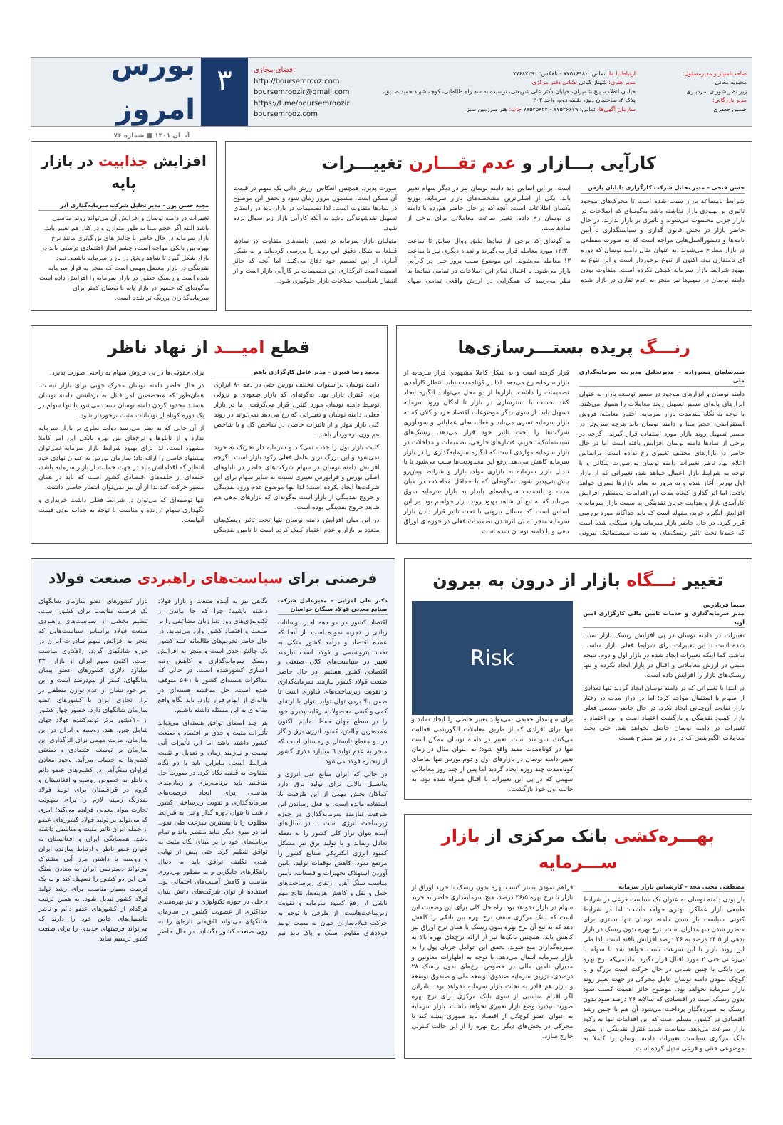صاحب‌امتیاز و مدیرمسئول:
محبوبه مغانی
زیر نظر شورای سردبیری
مدیر بازرگانی:
حسین جعفری
ارتباط با ما: تماس: ۷۷۵۱۶۹۸۰ - تلفکس: ۷۷۶۸۷۲۹۰
مدیر هنری: شهناز کیانی نشانی دفتر مرکزی:
خیابان انقلاب، پیچ شمیران، خیابان دکتر علی شریعتی، نرسیده به سه راه طالقانی، کوچه شهید حمید صدیق، پلاک ۳، ساختمان دنیز، طبقه دوم، واحد ۲۰۲
سازمان آگهی‌ها: تماس: ۷۷۵۳۶۶۷۹ - ۷۷۵۳۵۸۲۳ چاپ: هنر سرزمین سبز
فضای مجازی:
http://boursemrooz.com
boursemroozir@gmail.com
https://t.me/boursemroozir
boursemrooz.com
۳
بورس امروز
آبــان ۱۴۰۱ ■ شماره ۷۶
کارآیی بـــازار و عدم تقـــارن تغییـــرات
حسن فتحی – مدیر تحلیل شرکت کارگزاری دانایان پارس
شرایط نامساعد بازار سبب شده است تا محرک‌های موجود تاثیری بر بهبودی بازار نداشته باشد به‌گونه‌ای که اصلاحات در بازار جزیی محسوب می‌شوند و تاثیری بر بازار ندارند. در حال حاضر بازار در بخش قانون گذاری و سیاستگذاری با آیین نامه‌ها و دستورالعمل‌هایی مواجه است که به صورت مقطعی در بازار مطرح می‌شوند؛ به عنوان مثال دامنه نوسان که دوره ای نامتقارن بود، اکنون از تنوع برخوردار است و این تنوع به بهبود شرایط بازار سرمایه کمکی نکرده است. متفاوت بودن دامنه نوسان در سهم‌ها نیز منجر به عدم تقارن در بازار شده است. بر این اساس باید دامنه نوسان نیز در دیگر سهام تغییر یابد. یکی از اصلی‌ترین مشخصه‌های بازار سرمایه، توزیع یکسان اطلاعات است. آنچه که در حال حاضر هم‌رده با دامنه ی نوسان رخ داده، تغییر ساعت معاملاتی برای برخی از نمادهاست.
به گونه‌ای که برخی از نمادها طبق روال سابق تا ساعت ۱۲:۳۰ مورد معامله قرار می‌گیرند و تعداد دیگری نیز تا ساعت ۱۳ معامله می‌شوند. این موضوع سبب بروز خلل در کارآیی بازار می‌شود. با اعمال تمام این اصلاحات در تمامی نمادها به نظر می‌رسد که همگرایی در ارزش واقعی تمامی سهام صورت پذیرد. همچنین انعکاس ارزش ذاتی یک سهم در قیمت آن ممکن است، مشمول مرور زمان شود و تحقق این موضوع در نمادها متفاوت است. لذا تصمیمات در بازار باید در راستای تسهیل نقدشوندگی باشد نه آنکه کارآیی بازار زیر سوال برده شود.
متولیان بازار سرمایه در تعیین دامنه‌های متفاوت در نمادها قطعا به شکل دقیق این روند را بررسی کرده‌اند و به شکل آماری از این تصمیم خود دفاع می‌کنند. اما آنچه که حائز اهمیت است اثرگذاری این تصمیمات بر کارآیی بازار است و از انتشار نامناسب اطلاعات بازار جلوگیری شود.
افزایش جذابیت در بازار پایه
مجید حسن پور – مدیر تحلیل شرکت سرمایه‌گذاری آذر
تغییرات در دامنه نوسان و افزایش آن می‌تواند روند مناسبی باشد البته اگر حجم مبنا به طور متوازن و در کنار هم تغییر یابد. بازار سرمایه در حال حاضر با چالش‌های بزرگ‌تری مانند نرخ بهره بین بانکی مواجه است، چشم انداز اقتصادی درستی باید در بازار شکل گیرد تا شاهد رونق در بازار سرمایه باشیم. نبود نقدینگی در بازار معضل مهمی است که منجر به فرار سرمایه شده است و ریسک حضور در بازار سرمایه را افزایش داده است به‌گونه‌ای که حضور در بازار پایه با نوسان کمتر برای سرمایه‌گذاران پررنگ تر شده است.
رنـــگ پریده بستـــرسازی‌ها
سیدسلمان نصیرزاده – مدیرتحلیل مدیریت سرمایه‌گذاری ملی
دامنه نوسان و ابزارهای موجود در مسیر توسعه بازار به عنوان ابزارهای پایه‌ای مسیر تسهیل روند معاملات را هموار می‌کنند. با توجه به نگاه بلندمدت بازار سرمایه، اختیار معامله، فروش استقراضی، حجم مبنا و دامنه نوسان باید هرچه سریع‌تر در مسیر تسهیل روند بازار مورد استفاده قرار گیرند. اگرچه در برخی از نمادها دامنه نوسان افزایش یافته است اما در حال حاضر در بازارهای مختلف تغییری رخ نداده است؛ براساس اعلام نهاد ناظر تغییرات دامنه نوسان به صورت پلکانی و با توجه به شرایط بازار اعمال خواهد شد، تغییراتی که از بازار اول بورس آغاز شده و به مرور به سایر بازارها تسری خواهد یافت. اما اثر گذاری کوتاه مدت این اقدامات به‌منظور افزایش کارآمدی بازار و هدایت جریان نقدینگی به سمت بازار سرمایه و افزایش انگیزه خرید، مقوله است که باید جداگانه مورد بررسی قرار گیرد. در حال حاضر بازار سرمایه وارد سیکلی شده است که عمدتا تحت تاثیر ریسک‌های به شدت سیستماتیک بیرونی قرار گرفته است و به شکل کاملا مشهودی فرار سرمایه از بازار سرمایه رخ می‌دهد. لذا در کوتاه‌مدت نباید انتظار کارآمدی تصمیمات را داشت. بازارها از دو محل می‌توانند انگیزه ایجاد کنند نخست با بسترسازی در بازار تا امکان ورود سرمایه تسهیل یابد. از سوی دیگر موضوعات اقتصاد خرد و کلان که به بازار سرمایه تسری می‌یابد و فعالیت‌های عملیاتی و سودآوری شرکت‌ها را تحت تاثیر خود قرار می‌دهد. ریسک‌های سیستماتیک، تحریم، فشارهای خارجی، تصمیمات و مداخلات در بازار سرمایه مواردی است که انگیزه سرمایه‌گذاری را در بازار سرمایه کاهش می‌دهد. رفع این محدودیت‌ها سبب می‌شود تا با تبدیل بازار سرمایه به بازاری مولد، بازار و شرایط پیش‌رو پیش‌بینی‌پذیر شود. به‌گونه‌ای که با حداقل مداخلات در میان مدت و بلندمدت سرمایه‌های پایدار به بازار سرمایه سوق می‌یابد که به تبع آن شاهد بهبود روند بازار خواهیم بود. بر این اساس است که مسائل بیرونی با تحت تاثیر قرار دادن بازار سرمایه منجر به بی اثرشدن تصمیمات فعلی در حوزه ی اوراق تبعی و یا دامنه نوسان شده است.
قطع امیـــد از نهاد ناظر
محمد رضا قنبری – مدیر عامل کارگزاری باهنر
دامنه نوسان در سنوات مختلف بورس حتی در دهه ۸۰ ابزاری برای کنترل بازار بود. به‌گونه‌ای که بازار صعودی و نزولی توسط دامنه نوسان مورد کنترل قرار می‌گرفت. اما در بازار فعلی، دامنه نوسان و تغییراتی که رخ می‌دهد نمی‌تواند در روند کلی بازار موثر و از تاثیرات خاصی در شاخص کل و یا شاخص هم وزن برخوردار باشد.
کلیت بازار پول را جذب نمی‌کند و سرمایه دار تحریک به خرید نمی‌شود و این بزرگ ترین عامل فعلی رکود بازار است. اگرچه افزایش دامنه نوسان در سهام شرکت‌های حاضر در تابلوهای اصلی بورس و فرابورس تغییری نسبت به سایر سهام برای این شرکت‌ها ایجاد نکرده است؛ لذا تنها موضوع عدم ورود نقدینگی و خروج نقدینگی از بازار است به‌گونه‌ای که بازارهای بدهی هم شاهد خروج نقدینگی بوده است.
در این میان افزایش دامنه نوسان تنها تحت تاثیر ریسک‌های متعدد بر بازار و عدم اعتماد کمک کرده است تا تامین نقدینگی برای حقوقی‌ها در پی فروش سهام به راحتی صورت پذیرد.
در حال حاضر دامنه نوسان محرک خوبی برای بازار نیست. همان‌طور که متخصصین امر قائل به برداشتن دامنه نوسان هستند محدود کردن دامنه نوسان سبب می‌شود تا تنها سهام در یک دوره کوتاه از نوسانات مثبت برخوردار شود.
از آن جایی که به نظر می‌رسد دولت نظری بر بازار سرمایه ندارد و از تابلوها و نرخ‌های بین بهره بانکی این امر کاملا مشهود است، لذا برای بهبود شرایط بازار سرمایه نمی‌توان پیشنهاد خاصی را ارائه داد؛ سازمان بورس به عنوان نهادی خود انتظار که اقداماتش باید در جهت حمایت از بازار سرمایه باشد، حلقه‌ای از حلقه‌های اقتصادی کشور است که باید در همان مسیر حرکت کند لذا از آن نیز نمی‌توان انتظار خاصی داشت.
تنها توصیه‌ای که می‌توان در شرایط فعلی داشت خریداری و نگهداری سهام ارزنده و مناسب با توجه به جذاب بودن قیمت آنهاست.
تغییر نـــگاه بازار از درون به بیرون
سیما فریادرس
مدیر سرمایه‌گذاری و خدمات تامین مالی کارگزاری امین آوید
تغییرات در دامنه نوسان در پی افزایش ریسک بازار سبب شده است تا این تغییرات برای شرایط فعلی بازار مناسب نباشد. کما اینکه تغییرات ایجاد شده در بازار اول و دوم، نتیجه مثبتی در ارزش معاملاتی و اقبال در بازار ایجاد نکرده و تنها ریسک‌های بازار را افزایش داده است.
در ابتدا با تغییراتی که در دامنه نوسان ایجاد گردید تنها تعدادی از سهام با استقبال مواجه کرد؛ اما در دراز مدت در رفتار بازار تفاوت آن‌چنانی ایجاد نکرد. در حال حاضر معضل فعلی بازار کمبود نقدینگی و بازگشت اعتماد است و این اعتماد با تغییرات در دامنه نوسان حاصل نخواهد شد. حتی بحث معاملات الگوریتمی که در بازار نیز مطرح هست
Risk
برای سهامدار حقیقی نمی‌تواند تغییر خاصی را ایجاد نماید و تنها برای افرادی که از طریق معاملات الگوریتمی فعالیت می‌کنند، سودمند است. تغییر در دامنه نوسان ممکن است تنها در کوتاه‌مدت مفید واقع شود؛ به عنوان مثال در زمان تغییر دامنه نوسان در بازارهای اول و دوم بورس تنها تقاضای کوتاه‌مدت چند روزه ایجاد گردید اما پس از چند روز معاملاتی سهمی که در پی این تغییرات با اقبال همراه شده بود، به حالت اول خود بازگشت.
بهـــره‌کشی بانک مرکزی از بازار ســـرمایه
مصطفی محبی مجد – کارشناس بازار سرمایه
باز بودن دامنه نوسان به عنوان یک سیاست فرعی در شرایط طبیعی بازار عملکرد بهتری خواهد داشت؛ اما در شرایط کنونی سیاست باز شدن دامنه نوسان تنها بستری برای متضرر شدن سهامداران است. نرخ بهره بدون ریسک در بازار بدهی از ۲۴،۵ درصد به ۲۶ درصد افزایش یافته است. لذا طی این روند بازار با این سرعت سبب خواهد شد تا سهام با بی‌رغبتی حتی ۲ مورد اقبال قرار نگیرد. مادامی‌که نرخ بهره بین بانکی با چنین شتابی در حال حرکت است بزرگ و یا کوچک نمودن دامنه نوسان عامل محرکی در جهت تغییر روند بازار سرمایه نخواهد بود. موضوع حائز اهمیت کسب سود بدون ریسک است در اقتصادی که سالانه ۲۶ درصد سود بدون ریسک به سپرده‌گذار پرداخت می‌شود آن هم با چنین رشد اقتصادی در کشور، مسلم است که این اقدامات تنها به رکود بازار سرعت می‌دهد. سیاست شدید کنترل نقدینگی از سوی بانک مرکزی سیاست تغییرات دامنه نوسان را کاملا به موضوعی خنثی و فرعی تبدیل کرده است.
فراهم نمودن بستر کسب بهره بدون ریسک با خرید اوراق از بازار با نرخ بهره ۲۶/۵ درصد، هیچ سرمایه‌داری حاضر به خرید سهام در بازار نخواهد بود. راه حل کلی برای این وضعیت این است که بانک مرکزی سقف نرخ بهره بین بانکی را کاهش دهد که به تبع آن نرخ بهره بدون ریسک یا همان نرخ اوراق نیز کاهش یابد. همچنین بانک‌ها نیز از ارائه نرخ‌های بهره بالا به سپرده‌گذاران منع شوند. تحقق این عوامل جریان پول را به بازار سرمایه انتقال می‌دهد. با توجه به اظهارات معاونین و مدیران تامین مالی در خصوص نرخ‌های بدون ریسک ۲۸ درصدی، تزریق سرمایه صندوق توسعه ملی و صندوق توسعه و بازار هم قادر به نجات بازار سرمایه نخواهد بود. بنابراین اگر اقدام مناسبی از سوی بانک مرکزی برای نرخ بهره صورت نپذیرد وضع بازار تغییری نخواهد داشت. بازار سرمایه به عنوان عضو کوچکی از اقتصاد باید صبوری پیشه کند تا محرکی در بخش‌های دیگر نرخ بهره را از این حالت کنترلی خارج سازد.
فرصتی برای سیاست‌های راهبردی صنعت فولاد
دکتر علی امرایی – مدیرعامل شرکت صنایع معدنی فولاد سنگان خراسان
اقتصاد کشور در دو دهه اخیر نوسانات زیادی را تجربه نموده است. از آنجا که عمده اقتصاد و درآمد کشور متکی به نفت، پتروشیمی و فولاد است نیازمند تغییر در سیاست‌های کلان صنعتی و اقتصادی کشور هستیم. در حال حاضر صنعت فولاد کشور نیازمند سرمایه‌گذاری و تقویت زیرساخت‌های فناوری است تا ضمن بالا بردن توان تولید بتوان با ارتقای کمی و کیفی محصولات، رقابت‌پذیری خود را در سطح جهان حفظ نماییم. اکنون عمده‌ترین چالش، کمبود انرژی برق و گاز در دو مقطع تابستان و زمستان است که منجر به عدم تولید ٦ میلیارد دلاری کشور از زنجیره فولاد می‌شود.
در حالی که ایران منابع غنی انرژی و پتانسیل بالایی برای تولید برق دارد کماکان بخش مهمی از این ظرفیت بلا استفاده مانده است. به فعل رساندن این ظرفیت نیازمند سرمایه‌گذاری در حوزه زیرساخت انرژی است تا در سال‌های آینده بتوان تراز کلی کشور را به نقطه تعادل رساند و با تولید برق نیز مشکل کمبود انرژی الکتریکی صنایع کشور را مرتفع نمود. کاهش توقفات تولید، پایین آوردن استهلاک تجهیزات و قطعات، تأمین مناسب سنگ آهن، ارتقای زیرساخت‌های حمل و نقل و کاهش هزینه‌ها، نتایج مهم ناشی از رفع کمبود سرمایه و تقویت زیرساخت‌هاست. از طرفی با توجه به حرکت فولادسازان جهان به سمت تولید فولادهای مقاوم، سبک و پاک باید نیم نگاهی نیز به آینده صنعت و بازار فولاد داشته باشیم؛ چرا که جا ماندن از تکنولوژی‌های روز دنیا زیان مضاعفی را بر صنعت و اقتصاد کشور وارد می‌نماید. در حال حاضر تحریم‌های ظالمانه علیه کشور یک چالش جدی است و منجر به افزایش ریسک سرمایه‌گذاری و کاهش رتبه اعتباری کشورشده است. در حالی که مذاکرات هسته‌ای کشور با ۱+۵ متوقف شده است، حل مناقشه هسته‌ای در هاله‌ای از ابهام قرار دارد. باید نگاه واقع بینانه‌ای به این مسئله داشته باشیم.
هر چند امضای توافق هسته‌ای می‌تواند تأثیرات مثبت و جدی بر اقتصاد و صنعت کشور داشته باشد اما این تأثیرات آنی نیست و نیازمند زمان و تعدیل و تثبیت شرایط است. بنابراین باید با دو نگاه متفاوت به قضیه نگاه کرد. در صورت حل مناقشه باید برنامه‌ریزی و زمان‌بندی مناسبی برای ایجاد فرصت‌های سرمایه‌گذاری و تقویت زیرساختی کشور داشت تا بتوان دوره گذار و نیل به شرایط مطلوب را با بیشترین سرعت طی نمود. اما در سوی دیگر نباید منتظر ماند و تمام برنامه‌های خود را بر مبنای نگاه مثبت به توافق تنظیم کرد. حتی پیش از نهایی شدن تکلیف توافق باید به دنبال راهکارهای جایگزین و به منظور بهره‌وری مناسب و کاهش آسیب‌های احتمالی بود. استفاده از توان شرکت‌های دانش بنیان داخلی در حوزه تکنولوژی و نیز بهره‌مندی حداکثری از عضویت کشور در سازمان شانگهای می‌تواند افق‌های تازه‌ای را به روی صنعت کشور بگشاید. در حال حاضر بازار کشورهای عضو سازمان شانگهای یک فرصت مناسب برای کشور است. تنظیم بخشی از سیاست‌های راهبردی صنعت فولاد براساس سیاست‌هایی که منجر به افزایش سهم صادرات ایران در حوزه شانگهای گردد، راهکاری مناسب است. اکنون سهم ایران از بازار ۳۳۰ میلیارد دلاری کشورهای عضو پیمان شانگهای، کمتر از نیم‌درصد است و این امر خود نشان از عدم توازن منطقی در تراز تجاری ایران با کشورهای عضو سازمان شانگهای دارد. حضور چهار کشور از ۱۰کشور برتر تولیدکننده فولاد جهان شامل چین، هند، روسیه و ایران در این سازمان، مزیت مهمی برای اثرگذاری این سازمان بر توسعه اقتصادی و صنعتی کشورها به حساب می‌آید. وجود معادن فراوان سنگ‌آهن در کشورهای عضو دائم و ناظر به خصوص روسیه و افغانستان و کروم در قزاقستان برای تولید فولاد ضدزنگ زمینه لازم را برای سهولت تجارت مواد معدنی فراهم می‌کند؛ امری که می‌تواند بر تولید فولاد کشورهای عضو از جمله ایران تاثیر مثبت و مناسبی داشته باشد. همسایگی ایران و افغانستان به عنوان عضو ناظر و ارتباط سازنده ایران و روسیه با داشتن مرز آبی مشترک می‌تواند دسترسی ایران به معادن سنگ آهن این دو کشور را تسهیل کند و به یک فرصت بسیار مناسب برای رشد تولید فولاد کشور تبدیل شود. به همین ترتیب هرکدام از کشورهای عضو دائم و ناظر پتانسیل‌های خاص خود را دارند که می‌تواند فرصتهای جدیدی را برای صنعت کشور ترسیم نماید.